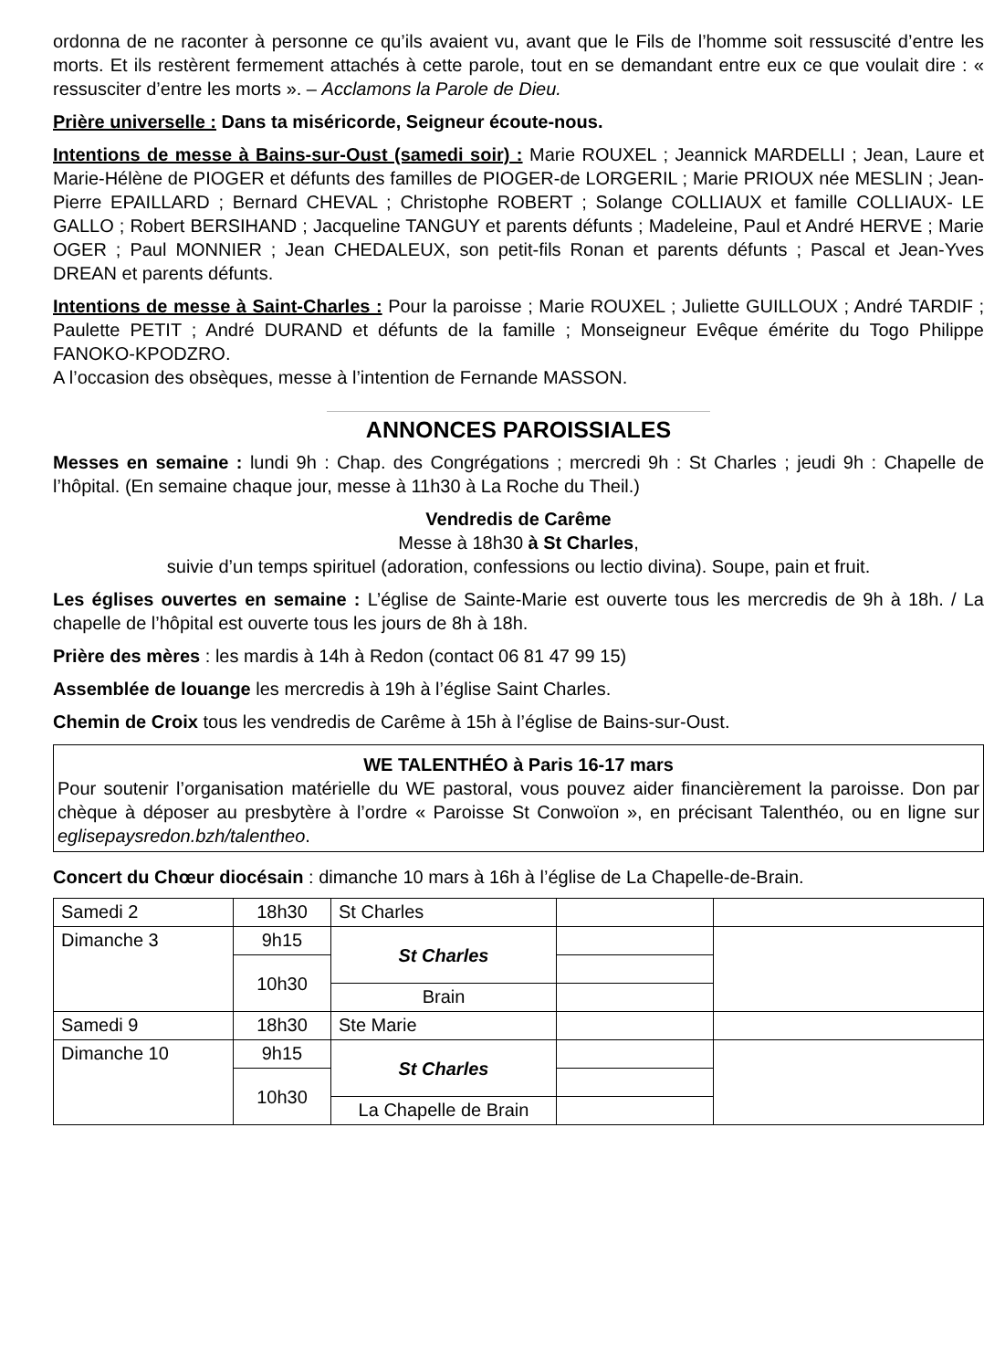ordonna de ne raconter à personne ce qu’ils avaient vu, avant que le Fils de l’homme soit ressuscité d’entre les morts. Et ils restèrent fermement attachés à cette parole, tout en se demandant entre eux ce que voulait dire : « ressusciter d’entre les morts ». – Acclamons la Parole de Dieu.
Prière universelle : Dans ta miséricorde, Seigneur écoute-nous.
Intentions de messe à Bains-sur-Oust (samedi soir) : Marie ROUXEL ; Jeannick MARDELLI ; Jean, Laure et Marie-Hélène de PIOGER et défunts des familles de PIOGER-de LORGERIL ; Marie PRIOUX née MESLIN ; Jean-Pierre EPAILLARD ; Bernard CHEVAL ; Christophe ROBERT ; Solange COLLIAUX et famille COLLIAUX- LE GALLO ; Robert BERSIHAND ; Jacqueline TANGUY et parents défunts ; Madeleine, Paul et André HERVE ; Marie OGER ; Paul MONNIER ; Jean CHEDALEUX, son petit-fils Ronan et parents défunts ; Pascal et Jean-Yves DREAN et parents défunts.
Intentions de messe à Saint-Charles : Pour la paroisse ; Marie ROUXEL ; Juliette GUILLOUX ; André TARDIF ; Paulette PETIT ; André DURAND et défunts de la famille ; Monseigneur Evêque émérite du Togo Philippe FANOKO-KPODZRO.
A l’occasion des obsèques, messe à l’intention de Fernande MASSON.
ANNONCES PAROISSIALES
Messes en semaine : lundi 9h : Chap. des Congrégations ; mercredi 9h : St Charles ; jeudi 9h : Chapelle de l’hôpital. (En semaine chaque jour, messe à 11h30 à La Roche du Theil.)
Vendredis de Carême
Messe à 18h30 à St Charles,
suivie d’un temps spirituel (adoration, confessions ou lectio divina). Soupe, pain et fruit.
Les églises ouvertes en semaine : L’église de Sainte-Marie est ouverte tous les mercredis de 9h à 18h. / La chapelle de l’hôpital est ouverte tous les jours de 8h à 18h.
Prière des mères : les mardis à 14h à Redon (contact 06 81 47 99 15)
Assemblée de louange les mercredis à 19h à l’église Saint Charles.
Chemin de Croix tous les vendredis de Carême à 15h à l’église de Bains-sur-Oust.
WE TALENTHÉO à Paris 16-17 mars
Pour soutenir l’organisation matérielle du WE pastoral, vous pouvez aider financièrement la paroisse. Don par chèque à déposer au presbytère à l’ordre « Paroisse St Conwoïon », en précisant Talenthéo, ou en ligne sur eglisepaysredon.bzh/talentheo.
Concert du Chœur diocésain : dimanche 10 mars à 16h à l’église de La Chapelle-de-Brain.
| Samedi 2 | 18h30 | St Charles | | |
| Dimanche 3 | 9h15 | St Charles | | |
| | 10h30 | | | |
| | | Brain | | |
| Samedi 9 | 18h30 | Ste Marie | | |
| Dimanche 10 | 9h15 | St Charles | | |
| | 10h30 | | | |
| | | La Chapelle de Brain | | |